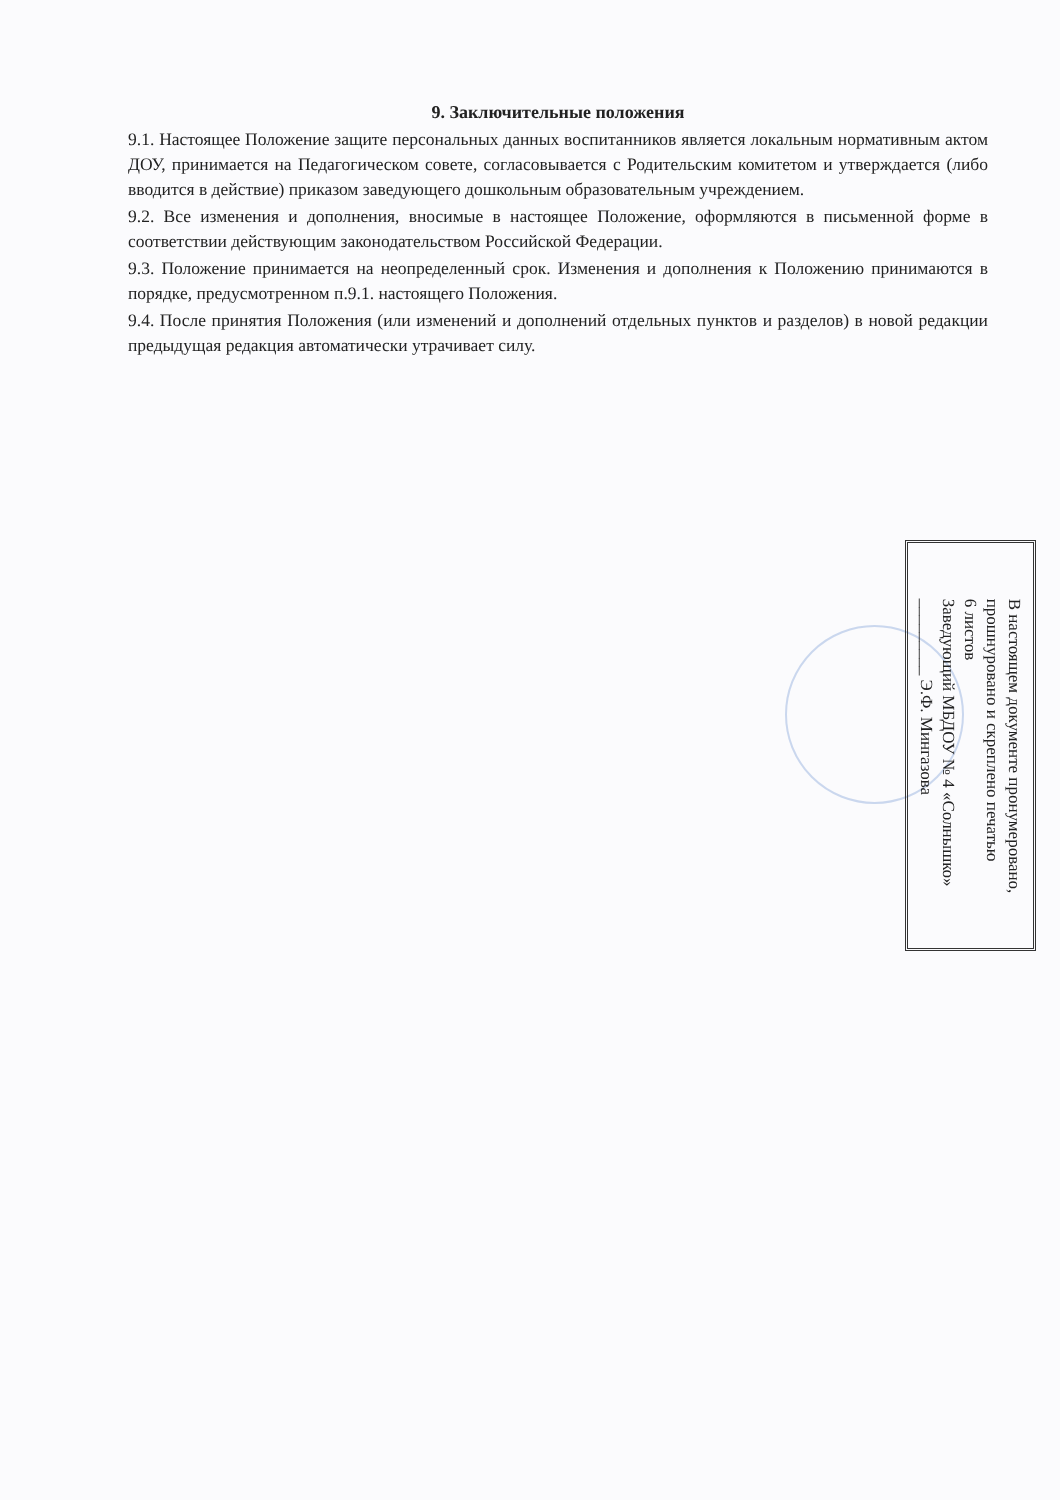9. Заключительные положения
9.1. Настоящее Положение защите персональных данных воспитанников является локальным нормативным актом ДОУ, принимается на Педагогическом совете, согласовывается с Родительским комитетом и утверждается (либо вводится в действие) приказом заведующего дошкольным образовательным учреждением.
9.2. Все изменения и дополнения, вносимые в настоящее Положение, оформляются в письменной форме в соответствии действующим законодательством Российской Федерации.
9.3. Положение принимается на неопределенный срок. Изменения и дополнения к Положению принимаются в порядке, предусмотренном п.9.1. настоящего Положения.
9.4. После принятия Положения (или изменений и дополнений отдельных пунктов и разделов) в новой редакции предыдущая редакция автоматически утрачивает силу.
В настоящем документе пронумеровано,
прошнуровано и скреплено печатью
6 листов
Заведующий МБДОУ № 4 «Солнышко»
_________ Э.Ф. Мингазова